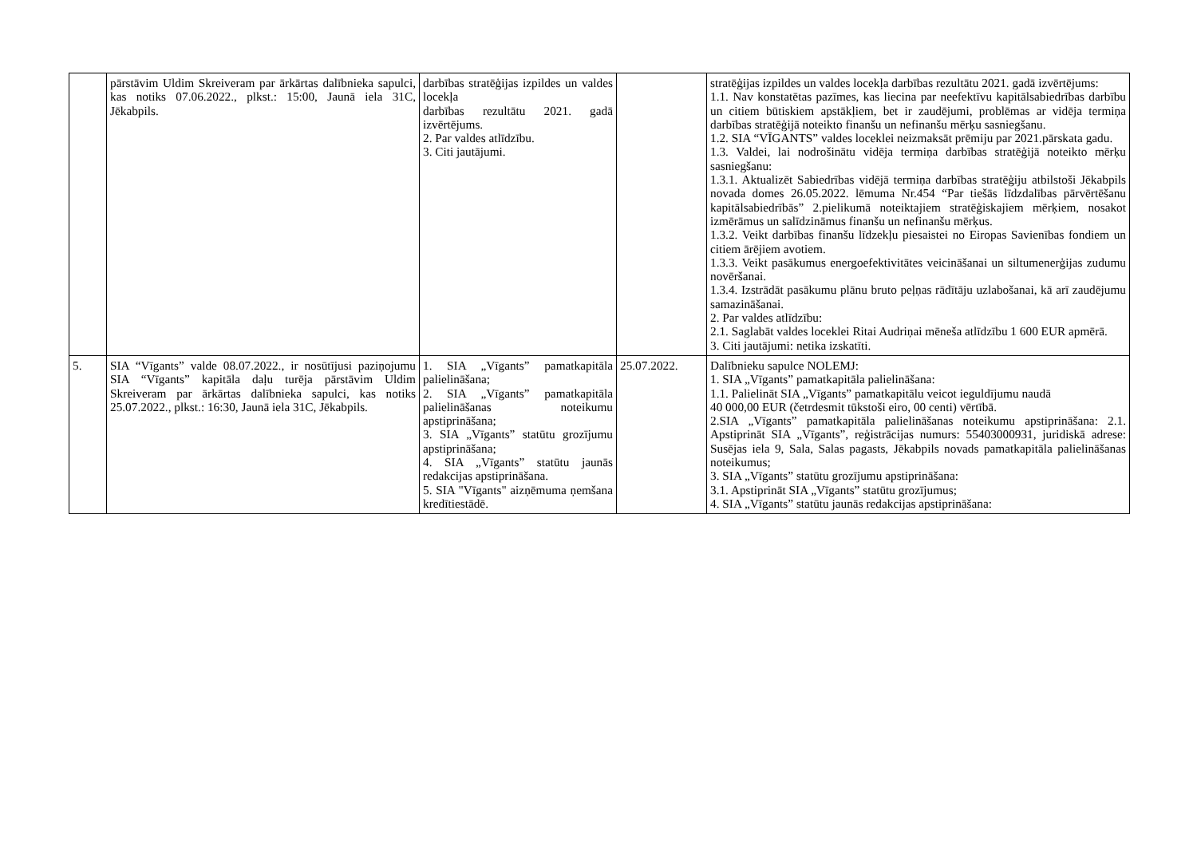| | pārstāvim Uldim Skreiveram par ārkārtas dalībnieka sapulci, kas notiks 07.06.2022., plkst.: 15:00, Jaunā iela 31C, Jēkabpils. | darbības stratēģijas izpildes un valdes locekļa darbības rezultātu 2021. gadā izvērtējums. 2. Par valdes atlīdzību. 3. Citi jautājumi. | | stratēģijas izpildes un valdes locekļa darbības rezultātu 2021. gadā izvērtējums: 1.1. Nav konstatētas pazīmes, kas liecina par neefektīvu kapitālsabiedrības darbību un citiem būtiskiem apstākļiem, bet ir zaudējumi, problēmas ar vidēja termiņa darbības stratēģijā noteikto finanšu un nefinanšu mērķu sasniegšanu. 1.2. SIA “VĪGANTS” valdes loceklei neizmaksāt prēmiju par 2021.pārskata gadu. 1.3. Valdei, lai nodrošinātu vidēja termiņa darbības stratēģijā noteikto mērķu sasniegšanu: 1.3.1. Aktualizēt Sabiedrības vidējā termiņa darbības stratēģiju atbilstoši Jēkabpils novada domes 26.05.2022. lēmuma Nr.454 “Par tiešās līdzdalības pārvērtēšanu kapitālsabiedrībās” 2.pielikumā noteiktajiem stratēģiskajiem mērķiem, nosakot izmērāmus un salīdzināmus finanšu un nefinanšu mērķus. 1.3.2. Veikt darbības finanšu līdzekļu piesaistei no Eiropas Savienības fondiem un citiem ārējiem avotiem. 1.3.3. Veikt pasākumus energoefektivitātes veicināšanai un siltumenerģijas zudumu novēršanai. 1.3.4. Izstrādāt pasākumu plānu bruto peļņas rādītāju uzlabošanai, kā arī zaudējumu samazināšanai. 2. Par valdes atlīdzību: 2.1. Saglabāt valdes loceklei Ritai Audriņai mēneša atlīdzību 1 600 EUR apmērā. 3. Citi jautājumi: netika izskatīti. |
| 5. | SIA “Vīgants” valde 08.07.2022., ir nosūtījusi paziņojumu SIA “Vīgants” kapitāla daļu turēja pārstāvim Uldim Skreiveram par ārkārtas dalībnieka sapulci, kas notiks 25.07.2022., plkst.: 16:30, Jaunā iela 31C, Jēkabpils. | 1. SIA „Vīgants” pamatkapitāla palielināšana; 2. SIA „Vīgants” pamatkapitāla palielināšanas noteikumu apstiprināšana; 3. SIA „Vīgants” statūtu grozījumu apstiprināšana; 4. SIA „Vīgants” statūtu jaunās redakcijas apstiprināšana. 5. SIA "Vīgants" aizņēmuma ņemšana kredītiestādē. | 25.07.2022. | Dalībnieku sapulce NOLEMJ: 1. SIA „Vīgants” pamatkapitāla palielināšana: 1.1. Palielināt SIA „Vīgants” pamatkapitālu veicot ieguldījumu naudā 40 000,00 EUR (četrdesmit tūkstoši eiro, 00 centi) vērtībā. 2.SIA „Vīgants” pamatkapitāla palielināšanas noteikumu apstiprināšana: 2.1. Apstiprināt SIA „Vīgants”, reģistrācijas numurs: 55403000931, juridiskā adrese: Susējas iela 9, Sala, Salas pagasts, Jēkabpils novads pamatkapitāla palielināšanas noteikumus; 3. SIA „Vīgants” statūtu grozījumu apstiprināšana: 3.1. Apstiprināt SIA „Vīgants” statūtu grozījumus; 4. SIA „Vīgants” statūtu jaunās redakcijas apstiprināšana: |